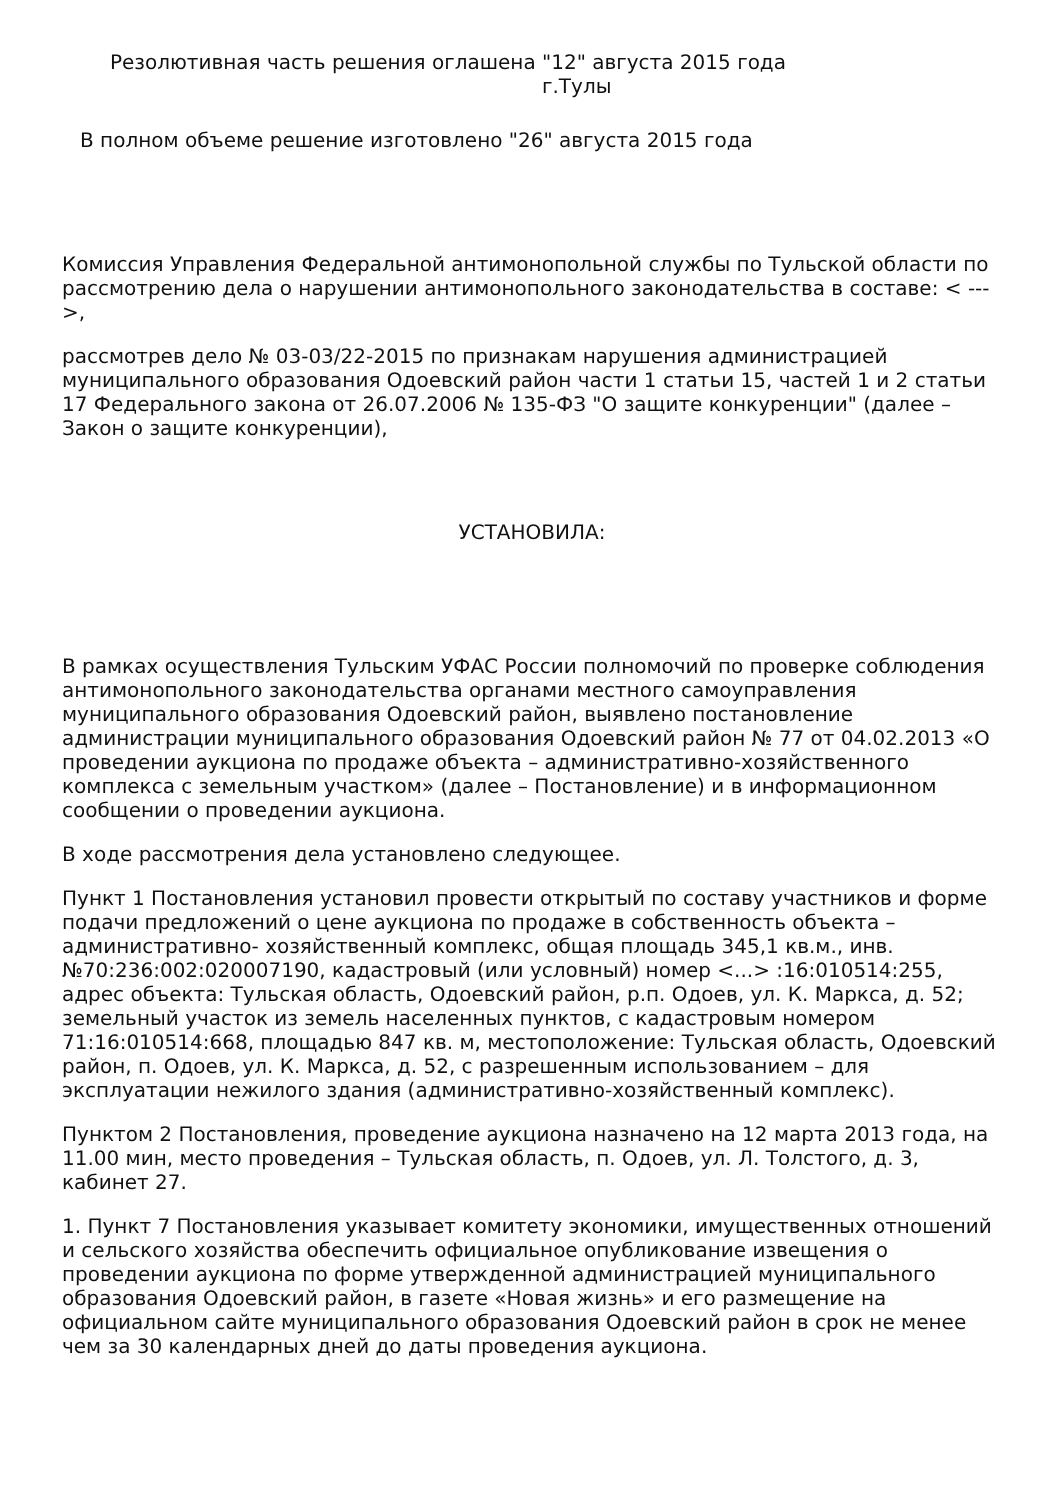Резолютивная часть решения оглашена "12" августа 2015 года
г.Тулы
В полном объеме решение изготовлено "26" августа 2015 года
Комиссия Управления Федеральной антимонопольной службы по Тульской области по рассмотрению дела о нарушении антимонопольного законодательства в составе: < --- >,
рассмотрев дело № 03-03/22-2015 по признакам нарушения администрацией муниципального образования Одоевский район части 1 статьи 15, частей 1 и 2 статьи 17 Федерального закона от 26.07.2006 № 135-ФЗ "О защите конкуренции" (далее – Закон о защите конкуренции),
УСТАНОВИЛА:
В рамках осуществления Тульским УФАС России полномочий по проверке соблюдения антимонопольного законодательства органами местного самоуправления муниципального образования Одоевский район, выявлено постановление администрации муниципального образования Одоевский район № 77 от 04.02.2013 «О проведении аукциона по продаже объекта – административно-хозяйственного комплекса с земельным участком» (далее – Постановление) и в информационном сообщении о проведении аукциона.
В ходе рассмотрения дела установлено следующее.
Пункт 1 Постановления установил провести открытый по составу участников и форме подачи предложений о цене аукциона по продаже в собственность объекта – административно- хозяйственный комплекс, общая площадь 345,1 кв.м., инв. №70:236:002:020007190, кадастровый (или условный) номер <...> :16:010514:255, адрес объекта: Тульская область, Одоевский район, р.п. Одоев, ул. К. Маркса, д. 52; земельный участок из земель населенных пунктов, с кадастровым номером 71:16:010514:668, площадью 847 кв. м, местоположение: Тульская область, Одоевский район, п. Одоев, ул. К. Маркса, д. 52, с разрешенным использованием – для эксплуатации нежилого здания (административно-хозяйственный комплекс).
Пунктом 2 Постановления, проведение аукциона назначено на 12 марта 2013 года, на 11.00 мин, место проведения – Тульская область, п. Одоев, ул. Л. Толстого, д. 3, кабинет 27.
1. Пункт 7 Постановления указывает комитету экономики, имущественных отношений и сельского хозяйства обеспечить официальное опубликование извещения о проведении аукциона по форме утвержденной администрацией муниципального образования Одоевский район, в газете «Новая жизнь» и его размещение на официальном сайте муниципального образования Одоевский район в срок не менее чем за 30 календарных дней до даты проведения аукциона.